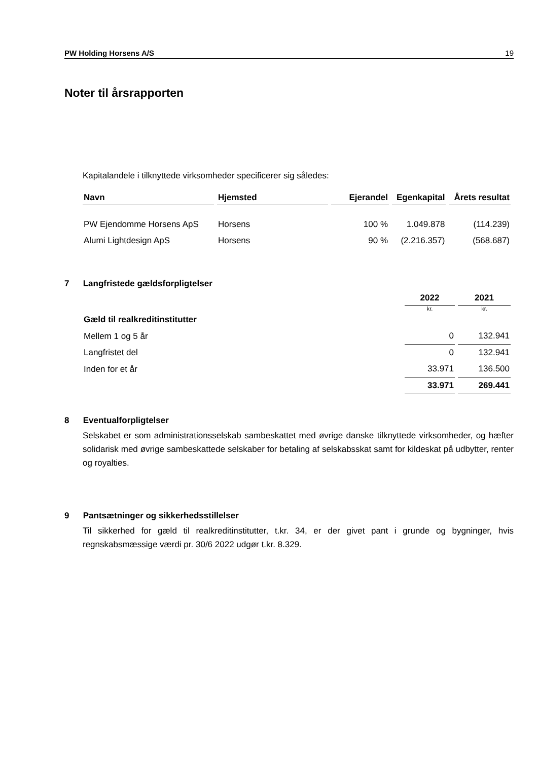PW Holding Horsens A/S 19
Noter til årsrapporten
Kapitalandele i tilknyttede virksomheder specificerer sig således:
| Navn | Hjemsted | Ejerandel | Egenkapital | Årets resultat |
| --- | --- | --- | --- | --- |
| PW Ejendomme Horsens ApS | Horsens | 100 % | 1.049.878 | (114.239) |
| Alumi Lightdesign ApS | Horsens | 90 % | (2.216.357) | (568.687) |
7 Langfristede gældsforpligtelser
| | 2022 | 2021 |
| | kr. | kr. |
| Gæld til realkreditinstitutter | | |
| Mellem 1 og 5 år | 0 | 132.941 |
| Langfristet del | 0 | 132.941 |
| Inden for et år | 33.971 | 136.500 |
| | 33.971 | 269.441 |
8 Eventualforpligtelser
Selskabet er som administrationsselskab sambeskattet med øvrige danske tilknyttede virksomheder, og hæfter solidarisk med øvrige sambeskattede selskaber for betaling af selskabsskat samt for kildeskat på udbytter, renter og royalties.
9 Pantsætninger og sikkerhedsstillelser
Til sikkerhed for gæld til realkreditinstitutter, t.kr. 34, er der givet pant i grunde og bygninger, hvis regnskabsmæssige værdi pr. 30/6 2022 udgør t.kr. 8.329.